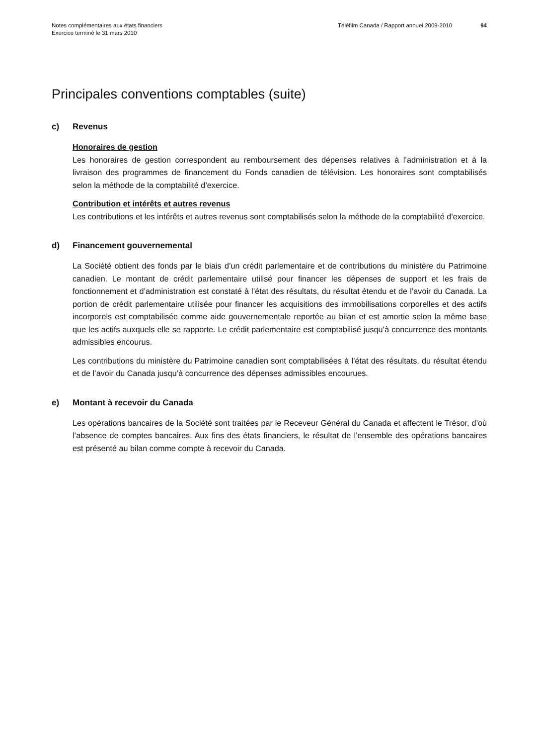Notes complémentaires aux états financiers
Exercice terminé le 31 mars 2010
Téléfilm Canada / Rapport annuel 2009-2010
94
Principales conventions comptables (suite)
c) Revenus
Honoraires de gestion
Les honoraires de gestion correspondent au remboursement des dépenses relatives à l’administration et à la livraison des programmes de financement du Fonds canadien de télévision. Les honoraires sont comptabilisés selon la méthode de la comptabilité d’exercice.
Contribution et intérêts et autres revenus
Les contributions et les intérêts et autres revenus sont comptabilisés selon la méthode de la comptabilité d’exercice.
d) Financement gouvernemental
La Société obtient des fonds par le biais d’un crédit parlementaire et de contributions du ministère du Patrimoine canadien. Le montant de crédit parlementaire utilisé pour financer les dépenses de support et les frais de fonctionnement et d’administration est constaté à l’état des résultats, du résultat étendu et de l’avoir du Canada. La portion de crédit parlementaire utilisée pour financer les acquisitions des immobilisations corporelles et des actifs incorporels est comptabilisée comme aide gouvernementale reportée au bilan et est amortie selon la même base que les actifs auxquels elle se rapporte. Le crédit parlementaire est comptabilisé jusqu’à concurrence des montants admissibles encourus.
Les contributions du ministère du Patrimoine canadien sont comptabilisées à l’état des résultats, du résultat étendu et de l’avoir du Canada jusqu’à concurrence des dépenses admissibles encourues.
e) Montant à recevoir du Canada
Les opérations bancaires de la Société sont traitées par le Receveur Général du Canada et affectent le Trésor, d’où l’absence de comptes bancaires. Aux fins des états financiers, le résultat de l’ensemble des opérations bancaires est présenté au bilan comme compte à recevoir du Canada.